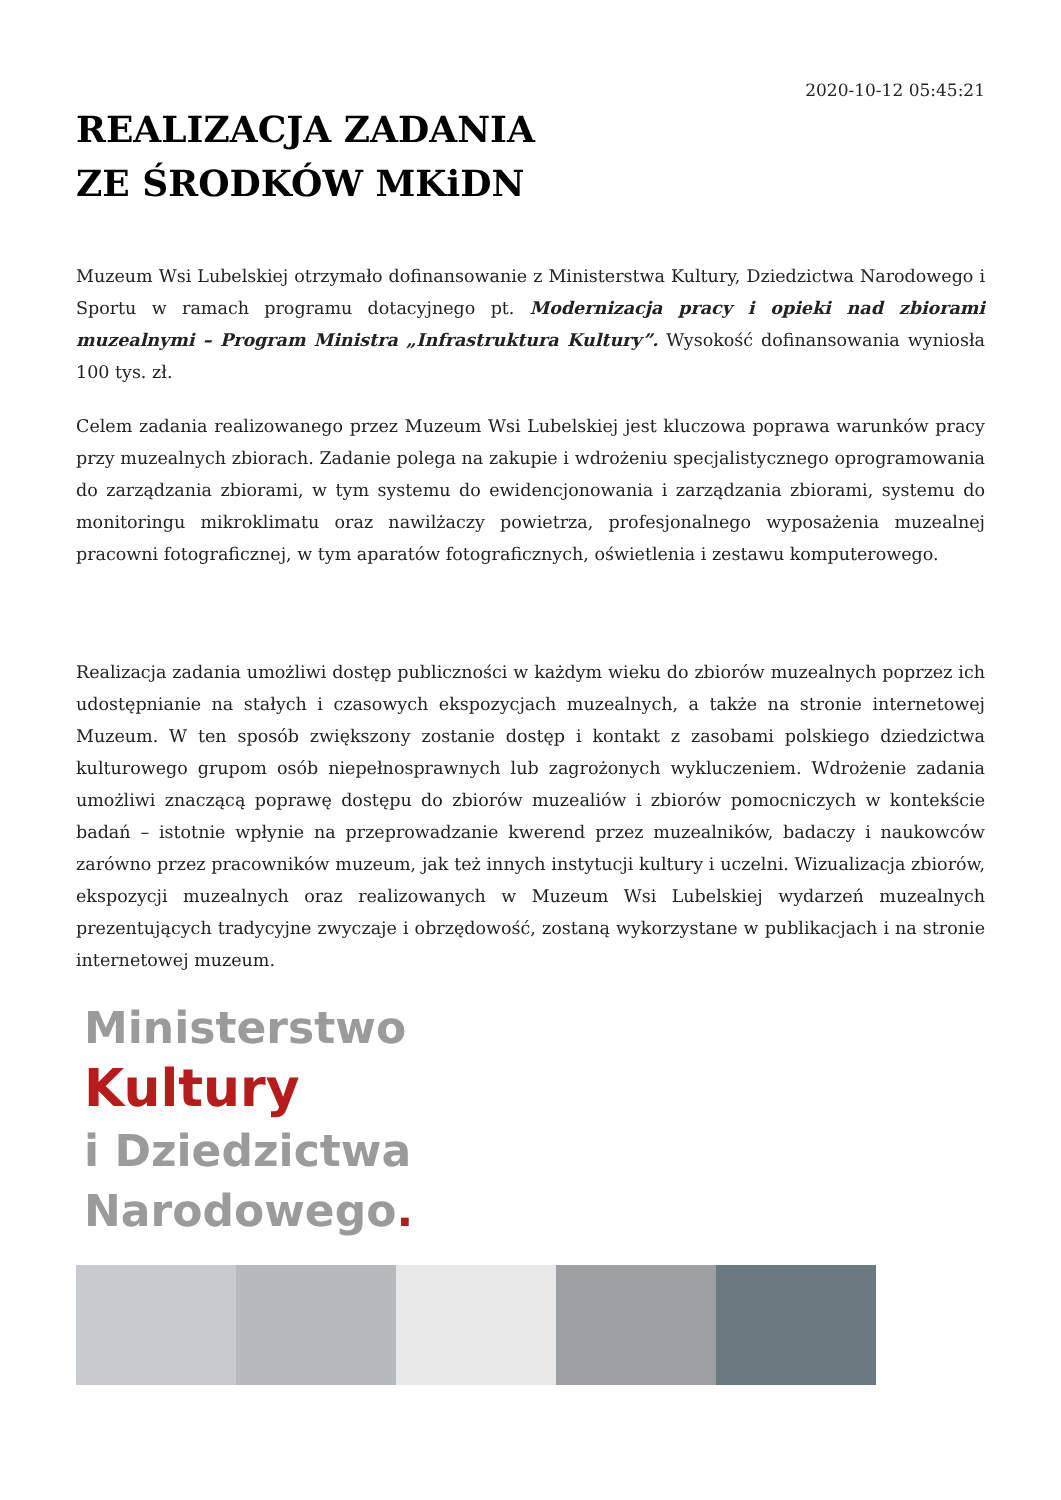2020-10-12 05:45:21
REALIZACJA ZADANIA
ZE ŚRODKÓW MKiDN
Muzeum Wsi Lubelskiej otrzymało dofinansowanie z Ministerstwa Kultury, Dziedzictwa Narodowego i Sportu w ramach programu dotacyjnego pt. Modernizacja pracy i opieki nad zbiorami muzealnymi – Program Ministra „Infrastruktura Kultury”. Wysokość dofinansowania wyniosła 100 tys. zł.
Celem zadania realizowanego przez Muzeum Wsi Lubelskiej jest kluczowa poprawa warunków pracy przy muzealnych zbiorach. Zadanie polega na zakupie i wdrożeniu specjalistycznego oprogramowania do zarządzania zbiorami, w tym systemu do ewidencjonowania i zarządzania zbiorami, systemu do monitoringu mikroklimatu oraz nawilżaczy powietrza, profesjonalnego wyposażenia muzealnej pracowni fotograficznej, w tym aparatów fotograficznych, oświetlenia i zestawu komputerowego.
Realizacja zadania umożliwi dostęp publiczności w każdym wieku do zbiorów muzealnych poprzez ich udostępnianie na stałych i czasowych ekspozycjach muzealnych, a także na stronie internetowej Muzeum. W ten sposób zwiększony zostanie dostęp i kontakt z zasobami polskiego dziedzictwa kulturowego grupom osób niepełnosprawnych lub zagrożonych wykluczeniem. Wdrożenie zadania umożliwi znaczącą poprawę dostępu do zbiorów muzealiów i zbiorów pomocniczych w kontekście badań – istotnie wpłynie na przeprowadzanie kwerend przez muzealników, badaczy i naukowców zarówno przez pracowników muzeum, jak też innych instytucji kultury i uczelni. Wizualizacja zbiorów, ekspozycji muzealnych oraz realizowanych w Muzeum Wsi Lubelskiej wydarzeń muzealnych prezentujących tradycyjne zwyczaje i obrzędowość, zostaną wykorzystane w publikacjach i na stronie internetowej muzeum.
Ministerstwo
Kultury
i Dziedzictwa
Narodowego.